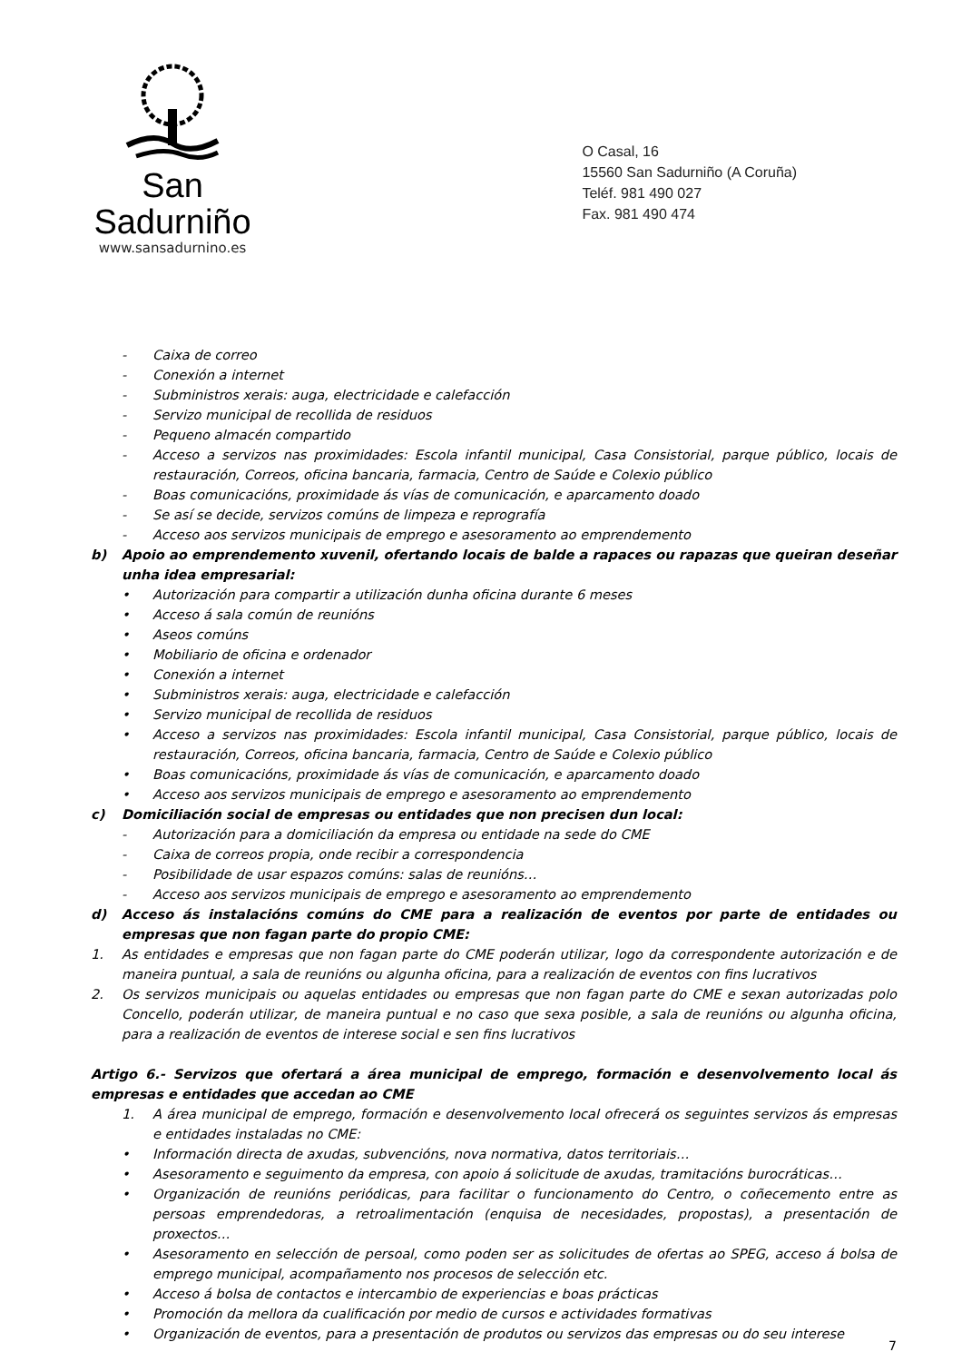San Sadurniño
www.sansadurnino.es
O Casal, 16
15560 San Sadurniño (A Coruña)
Teléf. 981 490 027
Fax. 981 490 474
- Caixa de correo
- Conexión a internet
- Subministros xerais: auga, electricidade e calefacción
- Servizo municipal de recollida de residuos
- Pequeno almacén compartido
- Acceso a servizos nas proximidades: Escola infantil municipal, Casa Consistorial, parque público, locais de restauración, Correos, oficina bancaria, farmacia, Centro de Saúde e Colexio público
- Boas comunicacións, proximidade ás vías de comunicación, e aparcamento doado
- Se así se decide, servizos comúns de limpeza e reprografía
- Acceso aos servizos municipais de emprego e asesoramento ao emprendemento
b) Apoio ao emprendemento xuvenil, ofertando locais de balde a rapaces ou rapazas que queiran deseñar unha idea empresarial:
• Autorización para compartir a utilización dunha oficina durante 6 meses
• Acceso á sala común de reunións
• Aseos comúns
• Mobiliario de oficina e ordenador
• Conexión a internet
• Subministros xerais: auga, electricidade e calefacción
• Servizo municipal de recollida de residuos
• Acceso a servizos nas proximidades: Escola infantil municipal, Casa Consistorial, parque público, locais de restauración, Correos, oficina bancaria, farmacia, Centro de Saúde e Colexio público
• Boas comunicacións, proximidade ás vías de comunicación, e aparcamento doado
• Acceso aos servizos municipais de emprego e asesoramento ao emprendemento
c) Domiciliación social de empresas ou entidades que non precisen dun local:
- Autorización para a domiciliación da empresa ou entidade na sede do CME
- Caixa de correos propia, onde recibir a correspondencia
- Posibilidade de usar espazos comúns: salas de reunións…
- Acceso aos servizos municipais de emprego e asesoramento ao emprendemento
d) Acceso ás instalacións comúns do CME para a realización de eventos por parte de entidades ou empresas que non fagan parte do propio CME:
1. As entidades e empresas que non fagan parte do CME poderán utilizar, logo da correspondente autorización e de maneira puntual, a sala de reunións ou algunha oficina, para a realización de eventos con fins lucrativos
2. Os servizos municipais ou aquelas entidades ou empresas que non fagan parte do CME e sexan autorizadas polo Concello, poderán utilizar, de maneira puntual e no caso que sexa posible, a sala de reunións ou algunha oficina, para a realización de eventos de interese social e sen fins lucrativos
Artigo 6.- Servizos que ofertará a área municipal de emprego, formación e desenvolvemento local ás empresas e entidades que accedan ao CME
1. A área municipal de emprego, formación e desenvolvemento local ofrecerá os seguintes servizos ás empresas e entidades instaladas no CME:
• Información directa de axudas, subvencións, nova normativa, datos territoriais…
• Asesoramento e seguimento da empresa, con apoio á solicitude de axudas, tramitacións burocráticas…
• Organización de reunións periódicas, para facilitar o funcionamento do Centro, o coñecemento entre as persoas emprendedoras, a retroalimentación (enquisa de necesidades, propostas), a presentación de proxectos…
• Asesoramento en selección de persoal, como poden ser as solicitudes de ofertas ao SPEG, acceso á bolsa de emprego municipal, acompañamento nos procesos de selección etc.
• Acceso á bolsa de contactos e intercambio de experiencias e boas prácticas
• Promoción da mellora da cualificación por medio de cursos e actividades formativas
• Organización de eventos, para a presentación de produtos ou servizos das empresas ou do seu interese
7